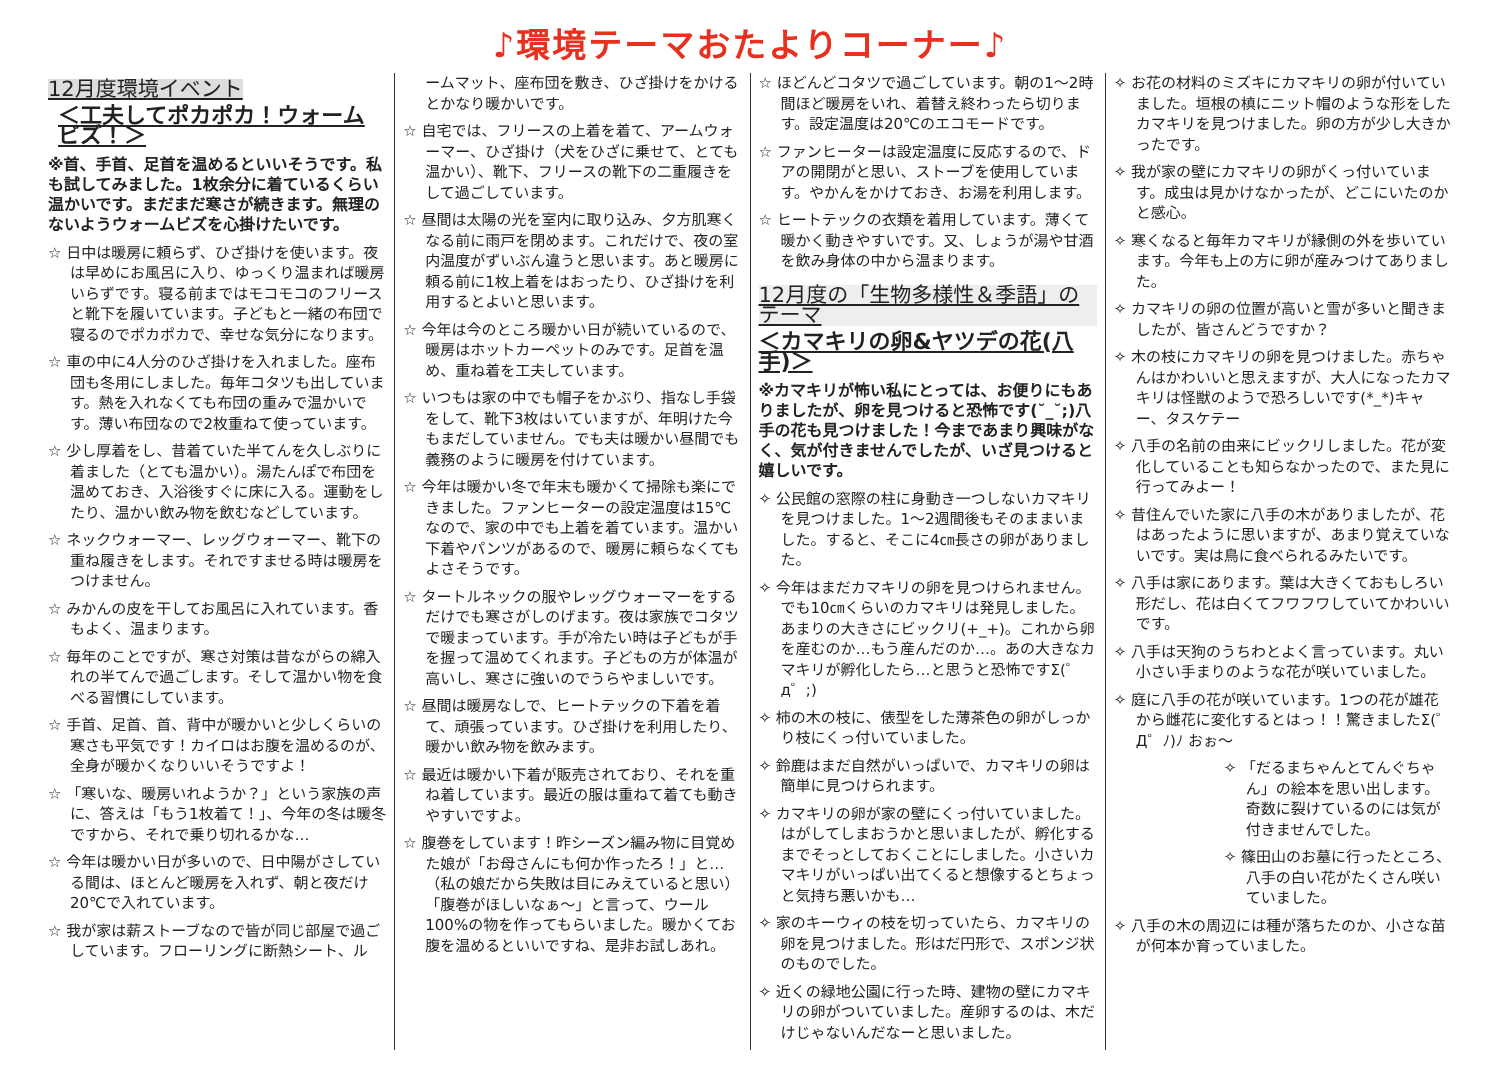♪環境テーマおたよりコーナー♪
12月度環境イベント
＜工夫してポカポカ！ウォームビズ！＞
※首、手首、足首を温めるといいそうです。私も試してみました。1枚余分に着ているくらい温かいです。まだまだ寒さが続きます。無理のないようウォームビズを心掛けたいです。
☆ 日中は暖房に頼らず、ひざ掛けを使います。夜は早めにお風呂に入り、ゆっくり温まれば暖房いらずです。寝る前まではモコモコのフリースと靴下を履いています。子どもと一緒の布団で寝るのでポカポカで、幸せな気分になります。
☆ 車の中に4人分のひざ掛けを入れました。座布団も冬用にしました。毎年コタツも出しています。熱を入れなくても布団の重みで温かいです。薄い布団なので2枚重ねて使っています。
☆ 少し厚着をし、昔着ていた半てんを久しぶりに着ました（とても温かい）。湯たんぽで布団を温めておき、入浴後すぐに床に入る。運動をしたり、温かい飲み物を飲むなどしています。
☆ ネックウォーマー、レッグウォーマー、靴下の重ね履きをします。それですませる時は暖房をつけません。
☆ みかんの皮を干してお風呂に入れています。香もよく、温まります。
☆ 毎年のことですが、寒さ対策は昔ながらの綿入れの半てんで過ごします。そして温かい物を食べる習慣にしています。
☆ 手首、足首、首、背中が暖かいと少しくらいの寒さも平気です！カイロはお腹を温めるのが、全身が暖かくなりいいそうですよ！
☆ 「寒いな、暖房いれようか？」という家族の声に、答えは「もう1枚着て！」、今年の冬は暖冬ですから、それで乗り切れるかな…
☆ 今年は暖かい日が多いので、日中陽がさしている間は、ほとんど暖房を入れず、朝と夜だけ20℃で入れています。
☆ 我が家は薪ストーブなので皆が同じ部屋で過ごしています。フローリングに断熱シート、ル
ームマット、座布団を敷き、ひざ掛けをかけるとかなり暖かいです。
☆ 自宅では、フリースの上着を着て、アームウォーマー、ひざ掛け（犬をひざに乗せて、とても温かい）、靴下、フリースの靴下の二重履きをして過ごしています。
☆ 昼間は太陽の光を室内に取り込み、夕方肌寒くなる前に雨戸を閉めます。これだけで、夜の室内温度がずいぶん違うと思います。あと暖房に頼る前に1枚上着をはおったり、ひざ掛けを利用するとよいと思います。
☆ 今年は今のところ暖かい日が続いているので、暖房はホットカーペットのみです。足首を温め、重ね着を工夫しています。
☆ いつもは家の中でも帽子をかぶり、指なし手袋をして、靴下3枚はいていますが、年明けた今もまだしていません。でも夫は暖かい昼間でも義務のように暖房を付けています。
☆ 今年は暖かい冬で年末も暖かくて掃除も楽にできました。ファンヒーターの設定温度は15℃なので、家の中でも上着を着ています。温かい下着やパンツがあるので、暖房に頼らなくてもよさそうです。
☆ タートルネックの服やレッグウォーマーをするだけでも寒さがしのげます。夜は家族でコタツで暖まっています。手が冷たい時は子どもが手を握って温めてくれます。子どもの方が体温が高いし、寒さに強いのでうらやましいです。
☆ 昼間は暖房なしで、ヒートテックの下着を着て、頑張っています。ひざ掛けを利用したり、暖かい飲み物を飲みます。
☆ 最近は暖かい下着が販売されており、それを重ね着しています。最近の服は重ねて着ても動きやすいですよ。
☆ 腹巻をしています！昨シーズン編み物に目覚めた娘が「お母さんにも何か作ったろ！」と…（私の娘だから失敗は目にみえていると思い）「腹巻がほしいなぁ～」と言って、ウール100%の物を作ってもらいました。暖かくてお腹を温めるといいですね、是非お試しあれ。
☆ ほどんどコタツで過ごしています。朝の1～2時間ほど暖房をいれ、着替え終わったら切ります。設定温度は20℃のエコモードです。
☆ ファンヒーターは設定温度に反応するので、ドアの開閉がと思い、ストーブを使用しています。やかんをかけておき、お湯を利用します。
☆ ヒートテックの衣類を着用しています。薄くて暖かく動きやすいです。又、しょうが湯や甘酒を飲み身体の中から温まります。
12月度の「生物多様性＆季語」のテーマ
＜カマキリの卵&ヤツデの花(八手)＞
※カマキリが怖い私にとっては、お便りにもありましたが、卵を見つけると恐怖です(˘_˘;)八手の花も見つけました！今まであまり興味がなく、気が付きませんでしたが、いざ見つけると嬉しいです。
✧ 公民館の窓際の柱に身動き一つしないカマキリを見つけました。1～2週間後もそのままいました。すると、そこに4㎝長さの卵がありました。
✧ 今年はまだカマキリの卵を見つけられません。でも10㎝くらいのカマキリは発見しました。あまりの大きさにビックリ(+_+)。これから卵を産むのか…もう産んだのか…。あの大きなカマキリが孵化したら…と思うと恐怖ですΣ(゜д゜;)
✧ 柿の木の枝に、俵型をした薄茶色の卵がしっかり枝にくっ付いていました。
✧ 鈴鹿はまだ自然がいっぱいで、カマキリの卵は簡単に見つけられます。
✧ カマキリの卵が家の壁にくっ付いていました。はがしてしまおうかと思いましたが、孵化するまでそっとしておくことにしました。小さいカマキリがいっぱい出てくると想像するとちょっと気持ち悪いかも…
✧ 家のキーウィの枝を切っていたら、カマキリの卵を見つけました。形はだ円形で、スポンジ状のものでした。
✧ 近くの緑地公園に行った時、建物の壁にカマキリの卵がついていました。産卵するのは、木だけじゃないんだなーと思いました。
✧ お花の材料のミズキにカマキリの卵が付いていました。垣根の槙にニット帽のような形をしたカマキリを見つけました。卵の方が少し大きかったです。
✧ 我が家の壁にカマキリの卵がくっ付いています。成虫は見かけなかったが、どこにいたのかと感心。
✧ 寒くなると毎年カマキリが縁側の外を歩いています。今年も上の方に卵が産みつけてありました。
✧ カマキリの卵の位置が高いと雪が多いと聞きましたが、皆さんどうですか？
✧ 木の枝にカマキリの卵を見つけました。赤ちゃんはかわいいと思えますが、大人になったカマキリは怪獣のようで恐ろしいです(*_*)キャー、タスケテー
✧ 八手の名前の由来にビックリしました。花が変化していることも知らなかったので、また見に行ってみよー！
✧ 昔住んでいた家に八手の木がありましたが、花はあったように思いますが、あまり覚えていないです。実は鳥に食べられるみたいです。
✧ 八手は家にあります。葉は大きくておもしろい形だし、花は白くてフワフワしていてかわいいです。
✧ 八手は天狗のうちわとよく言っています。丸い小さい手まりのような花が咲いていました。
✧ 庭に八手の花が咲いています。1つの花が雄花から雌花に変化するとはっ！！驚きましたΣ(゜Д゜ﾉ)ﾉ おぉ～
✧ 「だるまちゃんとてんぐちゃん」の絵本を思い出します。奇数に裂けているのには気が付きませんでした。
✧ 篠田山のお墓に行ったところ、八手の白い花がたくさん咲いていました。
✧ 八手の木の周辺には種が落ちたのか、小さな苗が何本か育っていました。